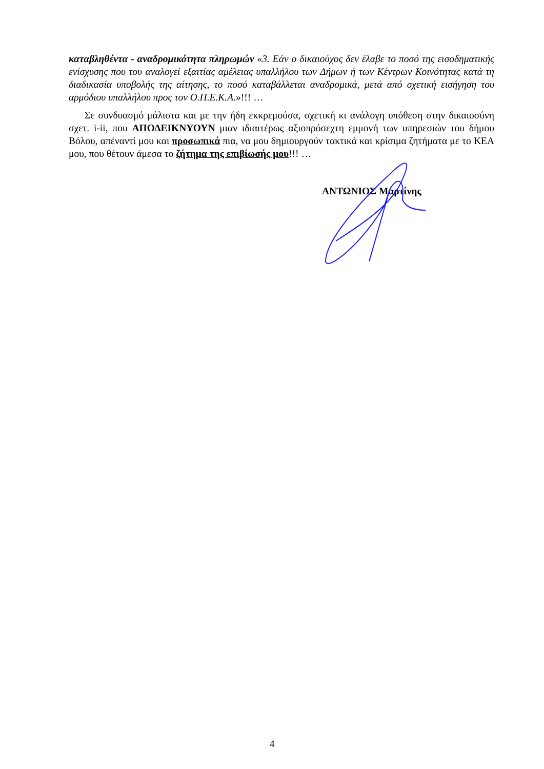καταβληθέντα - αναδρομικότητα πληρωμών «3. Εάν ο δικαιούχος δεν έλαβε το ποσό της εισοδηματικής ενίσχυσης που του αναλογεί εξαιτίας αμέλειας υπαλλήλου των Δήμων ή των Κέντρων Κοινότητας κατά τη διαδικασία υποβολής της αίτησης, το ποσό καταβάλλεται αναδρομικά, μετά από σχετική εισήγηση του αρμόδιου υπαλλήλου προς τον Ο.Π.Ε.Κ.Α.»!!! …
Σε συνδυασμό μάλιστα και με την ήδη εκκρεμούσα, σχετική κι ανάλογη υπόθεση στην δικαιοσύνη σχετ. i-ii, που ΑΠΟΔΕΙΚΝΥΟΥΝ μιαν ιδιαιτέρως αξιοπρόσεχτη εμμονή των υπηρεσιών του δήμου Βόλου, απέναντί μου και προσωπικά πια, να μου δημιουργούν τακτικά και κρίσιμα ζητήματα με το ΚΕΑ μου, που θέτουν άμεσα το ζήτημα της επιβίωσής μου!!! …
ΑΝΤΩΝΙΟΣ Μαρτίνης
4